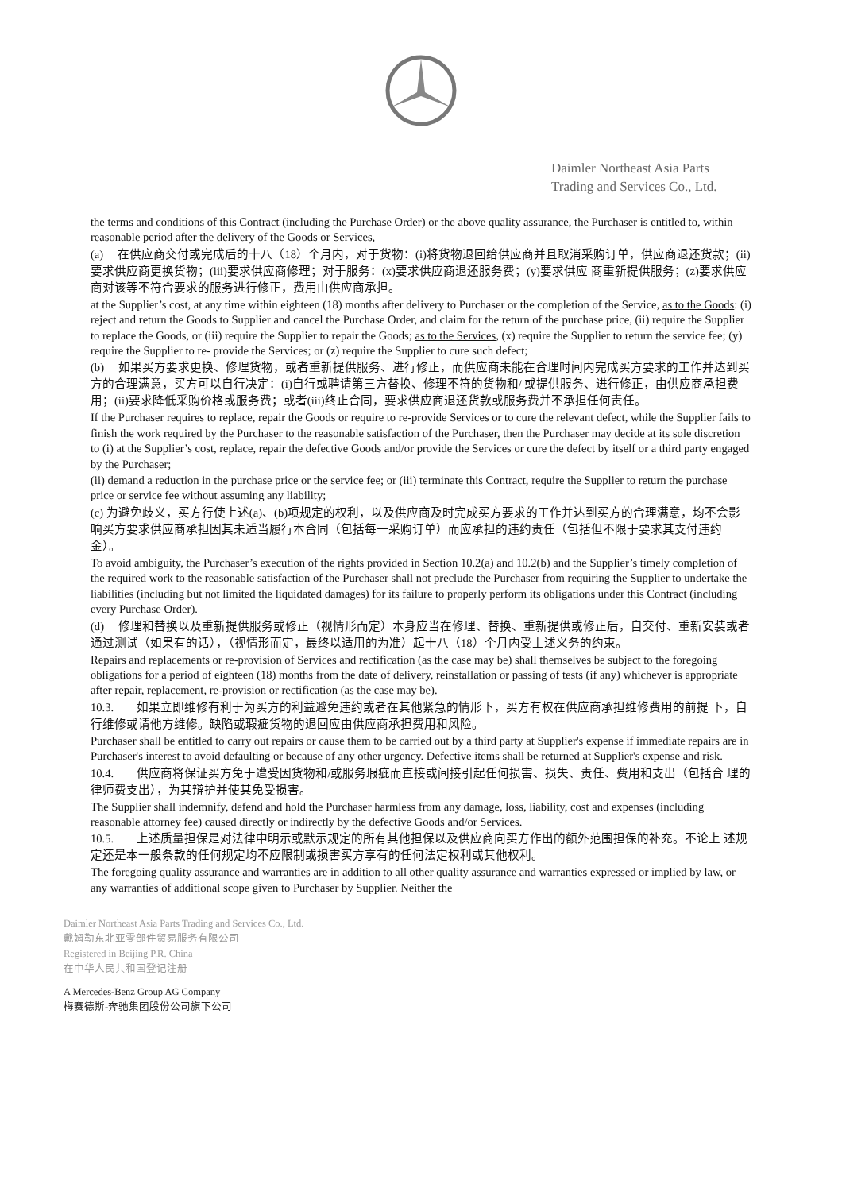Daimler Northeast Asia Parts
Trading and Services Co., Ltd.
the terms and conditions of this Contract (including the Purchase Order) or the above quality assurance, the Purchaser is entitled to, within reasonable period after the delivery of the Goods or Services,
(a) 在供应商交付或完成后的十八（18）个月内，对于货物：(i)将货物退回给供应商并且取消采购订单，供应商退还货款；(ii)要求供应商更换货物；(iii)要求供应商修理；对于服务：(x)要求供应商退还服务费；(y)要求供应 商重新提供服务；(z)要求供应商对该等不符合要求的服务进行修正，费用由供应商承担。
at the Supplier’s cost, at any time within eighteen (18) months after delivery to Purchaser or the completion of the Service, as to the Goods: (i) reject and return the Goods to Supplier and cancel the Purchase Order, and claim for the return of the purchase price, (ii) require the Supplier to replace the Goods, or (iii) require the Supplier to repair the Goods; as to the Services, (x) require the Supplier to return the service fee; (y) require the Supplier to re- provide the Services; or (z) require the Supplier to cure such defect;
(b) 如果买方要求更换、修理货物，或者重新提供服务、进行修正，而供应商未能在合理时间内完成买方要求的工作并达到买方的合理满意，买方可以自行决定：(i)自行或聘请第三方替换、修理不符的货物和/ 或提供服务、进行修正，由供应商承担费用；(ii)要求降低采购价格或服务费；或者(iii)终止合同，要求供应商退还货款或服务费并不承担任何责任。
If the Purchaser requires to replace, repair the Goods or require to re-provide Services or to cure the relevant defect, while the Supplier fails to finish the work required by the Purchaser to the reasonable satisfaction of the Purchaser, then the Purchaser may decide at its sole discretion to (i) at the Supplier’s cost, replace, repair the defective Goods and/or provide the Services or cure the defect by itself or a third party engaged by the Purchaser;
(ii) demand a reduction in the purchase price or the service fee; or (iii) terminate this Contract, require the Supplier to return the purchase price or service fee without assuming any liability;
(c) 为避免歧义，买方行使上述(a)、(b)项规定的权利，以及供应商及时完成买方要求的工作并达到买方的合理满意，均不会影响买方要求供应商承担因其未适当履行本合同（包括每一采购订单）而应承担的违约责任（包括但不限于要求其支付违约金）。
To avoid ambiguity, the Purchaser’s execution of the rights provided in Section 10.2(a) and 10.2(b) and the Supplier’s timely completion of the required work to the reasonable satisfaction of the Purchaser shall not preclude the Purchaser from requiring the Supplier to undertake the liabilities (including but not limited the liquidated damages) for its failure to properly perform its obligations under this Contract (including every Purchase Order).
(d) 修理和替换以及重新提供服务或修正（视情形而定）本身应当在修理、替换、重新提供或修正后，自交付、重新安装或者通过测试（如果有的话），（视情形而定，最终以适用的为准）起十八（18）个月内受上述义务的约束。
Repairs and replacements or re-provision of Services and rectification (as the case may be) shall themselves be subject to the foregoing obligations for a period of eighteen (18) months from the date of delivery, reinstallation or passing of tests (if any) whichever is appropriate after repair, replacement, re-provision or rectification (as the case may be).
10.3. 如果立即维修有利于为买方的利益避免违约或者在其他紧急的情形下，买方有权在供应商承担维修费用的前提 下，自行维修或请他方维修。缺陷或瑕疵货物的退回应由供应商承担费用和风险。
Purchaser shall be entitled to carry out repairs or cause them to be carried out by a third party at Supplier's expense if immediate repairs are in Purchaser's interest to avoid defaulting or because of any other urgency. Defective items shall be returned at Supplier's expense and risk.
10.4. 供应商将保证买方免于遭受因货物和/或服务瑕疵而直接或间接引起任何损害、损失、责任、费用和支出（包括合 理的律师费支出），为其辩护并使其免受损害。
The Supplier shall indemnify, defend and hold the Purchaser harmless from any damage, loss, liability, cost and expenses (including reasonable attorney fee) caused directly or indirectly by the defective Goods and/or Services.
10.5. 上述质量担保是对法律中明示或默示规定的所有其他担保以及供应商向买方作出的额外范围担保的补充。不论上 述规定还是本一般条款的任何规定均不应限制或损害买方享有的任何法定权利或其他权利。
The foregoing quality assurance and warranties are in addition to all other quality assurance and warranties expressed or implied by law, or any warranties of additional scope given to Purchaser by Supplier. Neither the
Daimler Northeast Asia Parts Trading and Services Co., Ltd.
戴姆勒东北亚零部件贸易服务有限公司
Registered in Beijing P.R. China
在中华人民共和国登记注册
A Mercedes-Benz Group AG Company
梅赛德斯-奔驰集团股份公司旗下公司